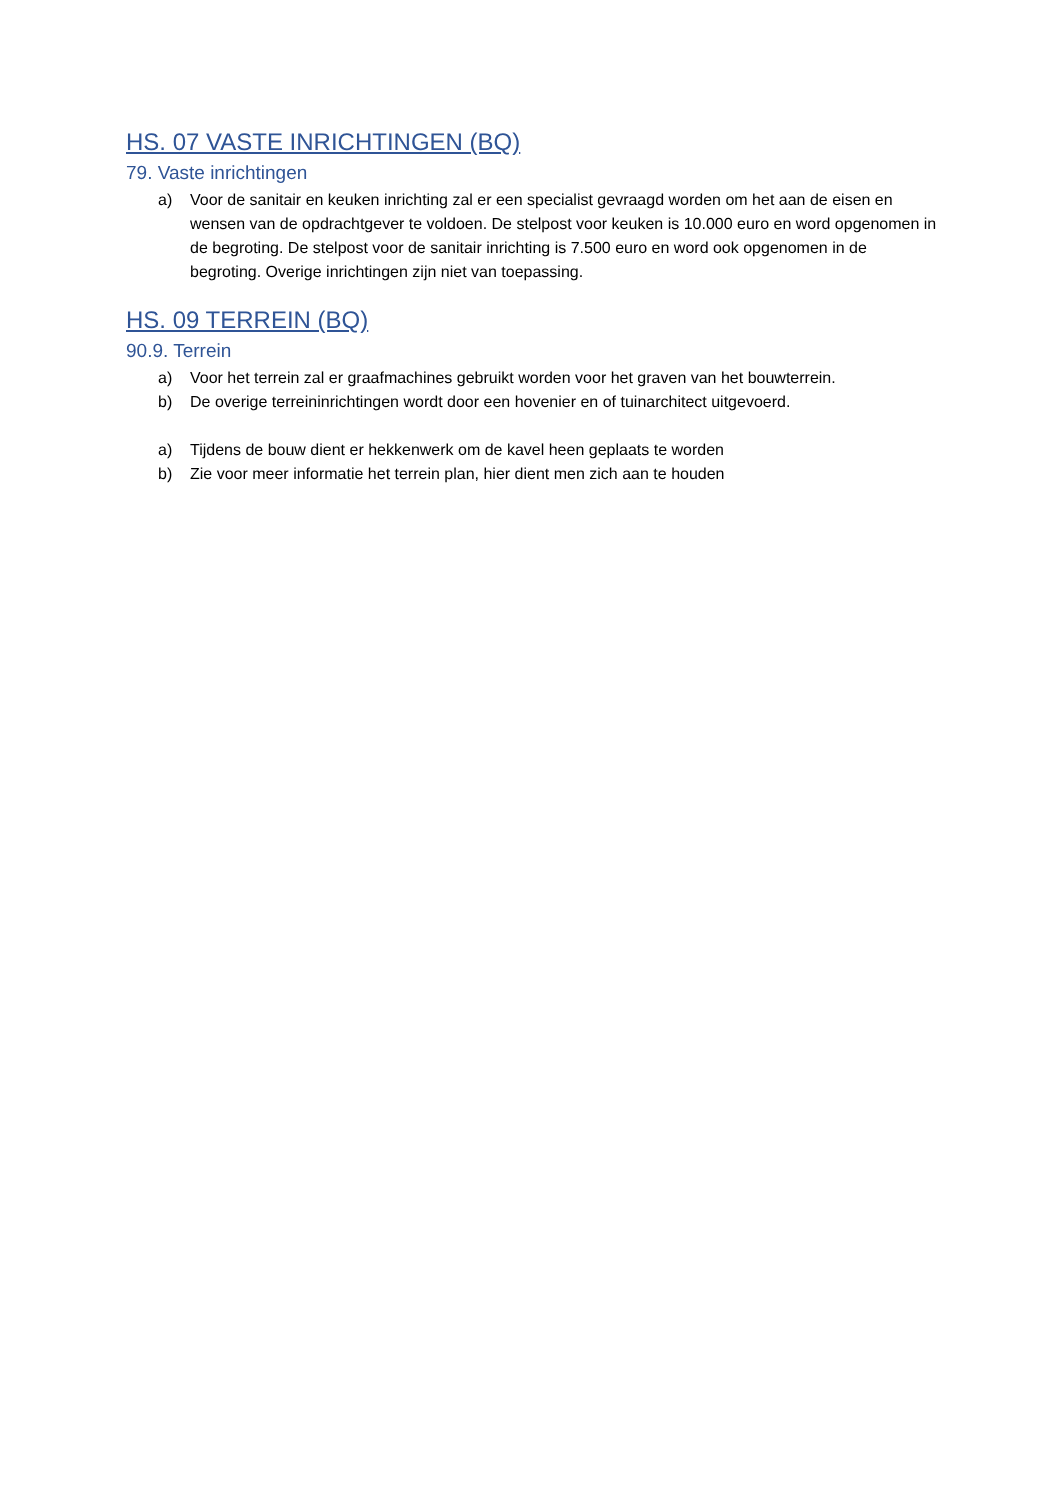HS. 07 VASTE INRICHTINGEN (BQ)
79. Vaste inrichtingen
a) Voor de sanitair en keuken inrichting zal er een specialist gevraagd worden om het aan de eisen en wensen van de opdrachtgever te voldoen. De stelpost voor keuken is 10.000 euro en word opgenomen in de begroting. De stelpost voor de sanitair inrichting is 7.500 euro en word ook opgenomen in de begroting. Overige inrichtingen zijn niet van toepassing.
HS. 09 TERREIN (BQ)
90.9. Terrein
a) Voor het terrein zal er graafmachines gebruikt worden voor het graven van het bouwterrein.
b) De overige terreininrichtingen wordt door een hovenier en of tuinarchitect uitgevoerd.
a) Tijdens de bouw dient er hekkenwerk om de kavel heen geplaats te worden
b) Zie voor meer informatie het terrein plan, hier dient men zich aan te houden